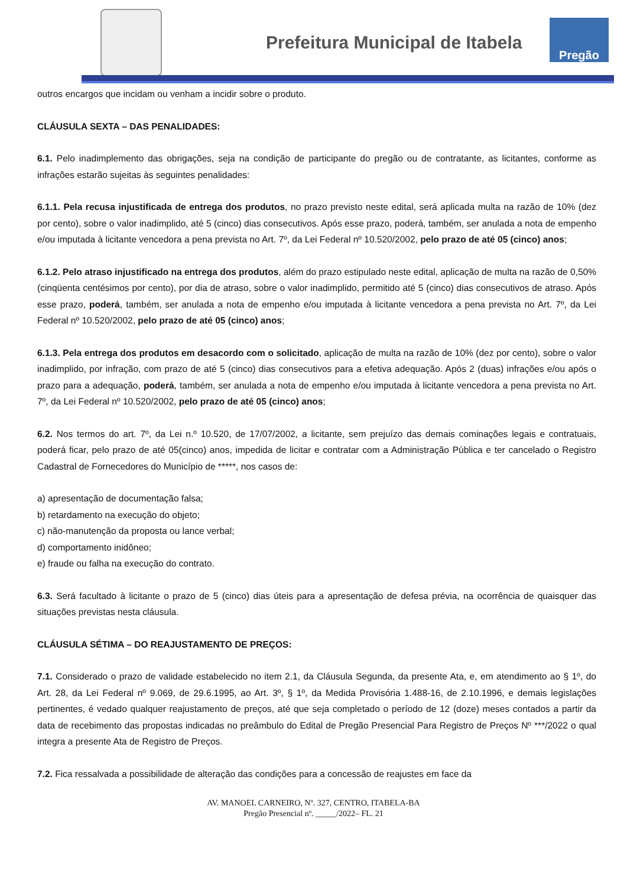Prefeitura Municipal de Itabela
Pregão
outros encargos que incidam ou venham a incidir sobre o produto.
CLÁUSULA SEXTA – DAS PENALIDADES:
6.1. Pelo inadimplemento das obrigações, seja na condição de participante do pregão ou de contratante, as licitantes, conforme as infrações estarão sujeitas às seguintes penalidades:
6.1.1. Pela recusa injustificada de entrega dos produtos, no prazo previsto neste edital, será aplicada multa na razão de 10% (dez por cento), sobre o valor inadimplido, até 5 (cinco) dias consecutivos. Após esse prazo, poderá, também, ser anulada a nota de empenho e/ou imputada à licitante vencedora a pena prevista no Art. 7º, da Lei Federal nº 10.520/2002, pelo prazo de até 05 (cinco) anos;
6.1.2. Pelo atraso injustificado na entrega dos produtos, além do prazo estipulado neste edital, aplicação de multa na razão de 0,50% (cinqüenta centésimos por cento), por dia de atraso, sobre o valor inadimplido, permitido até 5 (cinco) dias consecutivos de atraso. Após esse prazo, poderá, também, ser anulada a nota de empenho e/ou imputada à licitante vencedora a pena prevista no Art. 7º, da Lei Federal nº 10.520/2002, pelo prazo de até 05 (cinco) anos;
6.1.3. Pela entrega dos produtos em desacordo com o solicitado, aplicação de multa na razão de 10% (dez por cento), sobre o valor inadimplido, por infração, com prazo de até 5 (cinco) dias consecutivos para a efetiva adequação. Após 2 (duas) infrações e/ou após o prazo para a adequação, poderá, também, ser anulada a nota de empenho e/ou imputada à licitante vencedora a pena prevista no Art. 7º, da Lei Federal nº 10.520/2002, pelo prazo de até 05 (cinco) anos;
6.2. Nos termos do art. 7º, da Lei n.º 10.520, de 17/07/2002, a licitante, sem prejuízo das demais cominações legais e contratuais, poderá ficar, pelo prazo de até 05(cinco) anos, impedida de licitar e contratar com a Administração Pública e ter cancelado o Registro Cadastral de Fornecedores do Município de *****, nos casos de:
a) apresentação de documentação falsa;
b) retardamento na execução do objeto;
c) não-manutenção da proposta ou lance verbal;
d) comportamento inidôneo;
e) fraude ou falha na execução do contrato.
6.3. Será facultado à licitante o prazo de 5 (cinco) dias úteis para a apresentação de defesa prévia, na ocorrência de quaisquer das situações previstas nesta cláusula.
CLÁUSULA SÉTIMA – DO REAJUSTAMENTO DE PREÇOS:
7.1. Considerado o prazo de validade estabelecido no item 2.1, da Cláusula Segunda, da presente Ata, e, em atendimento ao § 1º, do Art. 28, da Lei Federal nº 9.069, de 29.6.1995, ao Art. 3º, § 1º, da Medida Provisória 1.488-16, de 2.10.1996, e demais legislações pertinentes, é vedado qualquer reajustamento de preços, até que seja completado o período de 12 (doze) meses contados a partir da data de recebimento das propostas indicadas no preâmbulo do Edital de Pregão Presencial Para Registro de Preços Nº ***/2022 o qual integra a presente Ata de Registro de Preços.
7.2. Fica ressalvada a possibilidade de alteração das condições para a concessão de reajustes em face da
AV. MANOEL CARNEIRO, Nº. 327, CENTRO, ITABELA-BA
Pregão Presencial nº. _____/2022– FL. 21